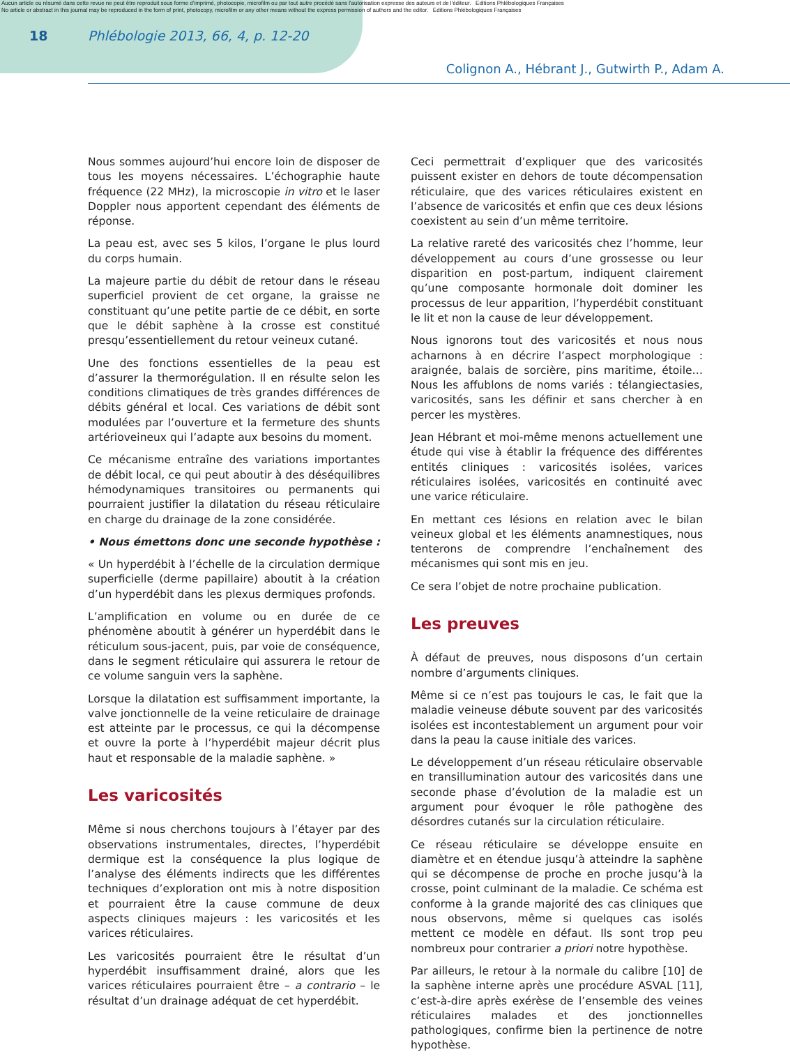Aucun article ou résumé dans cette revue ne peut être reproduit sous forme d'imprimé, photocopie, microfilm ou par tout autre procédé sans l'autorisation expresse des auteurs et de l'éditeur. Editions Phlébologiques Françaises
No article or abstract in this journal may be reproduced in the form of print, photocopy, microfilm or any other means without the express permission of authors and the editor. Editions Phlébologiques Françaises
18 Phlébologie 2013, 66, 4, p. 12-20
Colignon A., Hébrant J., Gutwirth P., Adam A.
Nous sommes aujourd’hui encore loin de disposer de tous les moyens nécessaires. L’échographie haute fréquence (22 MHz), la microscopie in vitro et le laser Doppler nous apportent cependant des éléments de réponse.
La peau est, avec ses 5 kilos, l’organe le plus lourd du corps humain.
La majeure partie du débit de retour dans le réseau superficiel provient de cet organe, la graisse ne constituant qu’une petite partie de ce débit, en sorte que le débit saphène à la crosse est constitué presqu’essentiellement du retour veineux cutané.
Une des fonctions essentielles de la peau est d’assurer la thermorégulation. Il en résulte selon les conditions climatiques de très grandes différences de débits général et local. Ces variations de débit sont modulées par l’ouverture et la fermeture des shunts artérioveineux qui l’adapte aux besoins du moment.
Ce mécanisme entraîne des variations importantes de débit local, ce qui peut aboutir à des déséquilibres hémodynamiques transitoires ou permanents qui pourraient justifier la dilatation du réseau réticulaire en charge du drainage de la zone considérée.
• Nous émettons donc une seconde hypothèse :
« Un hyperdébit à l’échelle de la circulation dermique superficielle (derme papillaire) aboutit à la création d’un hyperdébit dans les plexus dermiques profonds.
L’amplification en volume ou en durée de ce phénomène aboutit à générer un hyperdébit dans le réticulum sous-jacent, puis, par voie de conséquence, dans le segment réticulaire qui assurera le retour de ce volume sanguin vers la saphène.
Lorsque la dilatation est suffisamment importante, la valve jonctionnelle de la veine reticulaire de drainage est atteinte par le processus, ce qui la décompense et ouvre la porte à l’hyperdébit majeur décrit plus haut et responsable de la maladie saphène. »
Les varicosités
Même si nous cherchons toujours à l’étayer par des observations instrumentales, directes, l’hyperdébit dermique est la conséquence la plus logique de l’analyse des éléments indirects que les différentes techniques d’exploration ont mis à notre disposition et pourraient être la cause commune de deux aspects cliniques majeurs : les varicosités et les varices réticulaires.
Les varicosités pourraient être le résultat d’un hyperdébit insuffisamment drainé, alors que les varices réticulaires pourraient être – a contrario – le résultat d’un drainage adéquat de cet hyperdébit.
Ceci permettrait d’expliquer que des varicosités puissent exister en dehors de toute décompensation réticulaire, que des varices réticulaires existent en l’absence de varicosités et enfin que ces deux lésions coexistent au sein d’un même territoire.
La relative rareté des varicosités chez l’homme, leur développement au cours d’une grossesse ou leur disparition en post-partum, indiquent clairement qu’une composante hormonale doit dominer les processus de leur apparition, l’hyperdébit constituant le lit et non la cause de leur développement.
Nous ignorons tout des varicosités et nous nous acharnons à en décrire l’aspect morphologique : araignée, balais de sorcière, pins maritime, étoile… Nous les affublons de noms variés : télangiectasies, varicosités, sans les définir et sans chercher à en percer les mystères.
Jean Hébrant et moi-même menons actuellement une étude qui vise à établir la fréquence des différentes entités cliniques : varicosités isolées, varices réticulaires isolées, varicosités en continuité avec une varice réticulaire.
En mettant ces lésions en relation avec le bilan veineux global et les éléments anamnestiques, nous tenterons de comprendre l’enchaînement des mécanismes qui sont mis en jeu.
Ce sera l’objet de notre prochaine publication.
Les preuves
À défaut de preuves, nous disposons d’un certain nombre d’arguments cliniques.
Même si ce n’est pas toujours le cas, le fait que la maladie veineuse débute souvent par des varicosités isolées est incontestablement un argument pour voir dans la peau la cause initiale des varices.
Le développement d’un réseau réticulaire observable en transillumination autour des varicosités dans une seconde phase d’évolution de la maladie est un argument pour évoquer le rôle pathogène des désordres cutanés sur la circulation réticulaire.
Ce réseau réticulaire se développe ensuite en diamètre et en étendue jusqu’à atteindre la saphène qui se décompense de proche en proche jusqu’à la crosse, point culminant de la maladie. Ce schéma est conforme à la grande majorité des cas cliniques que nous observons, même si quelques cas isolés mettent ce modèle en défaut. Ils sont trop peu nombreux pour contrarier a priori notre hypothèse.
Par ailleurs, le retour à la normale du calibre [10] de la saphène interne après une procédure ASVAL [11], c’est-à-dire après exérèse de l’ensemble des veines réticulaires malades et des jonctionnelles pathologiques, confirme bien la pertinence de notre hypothèse.